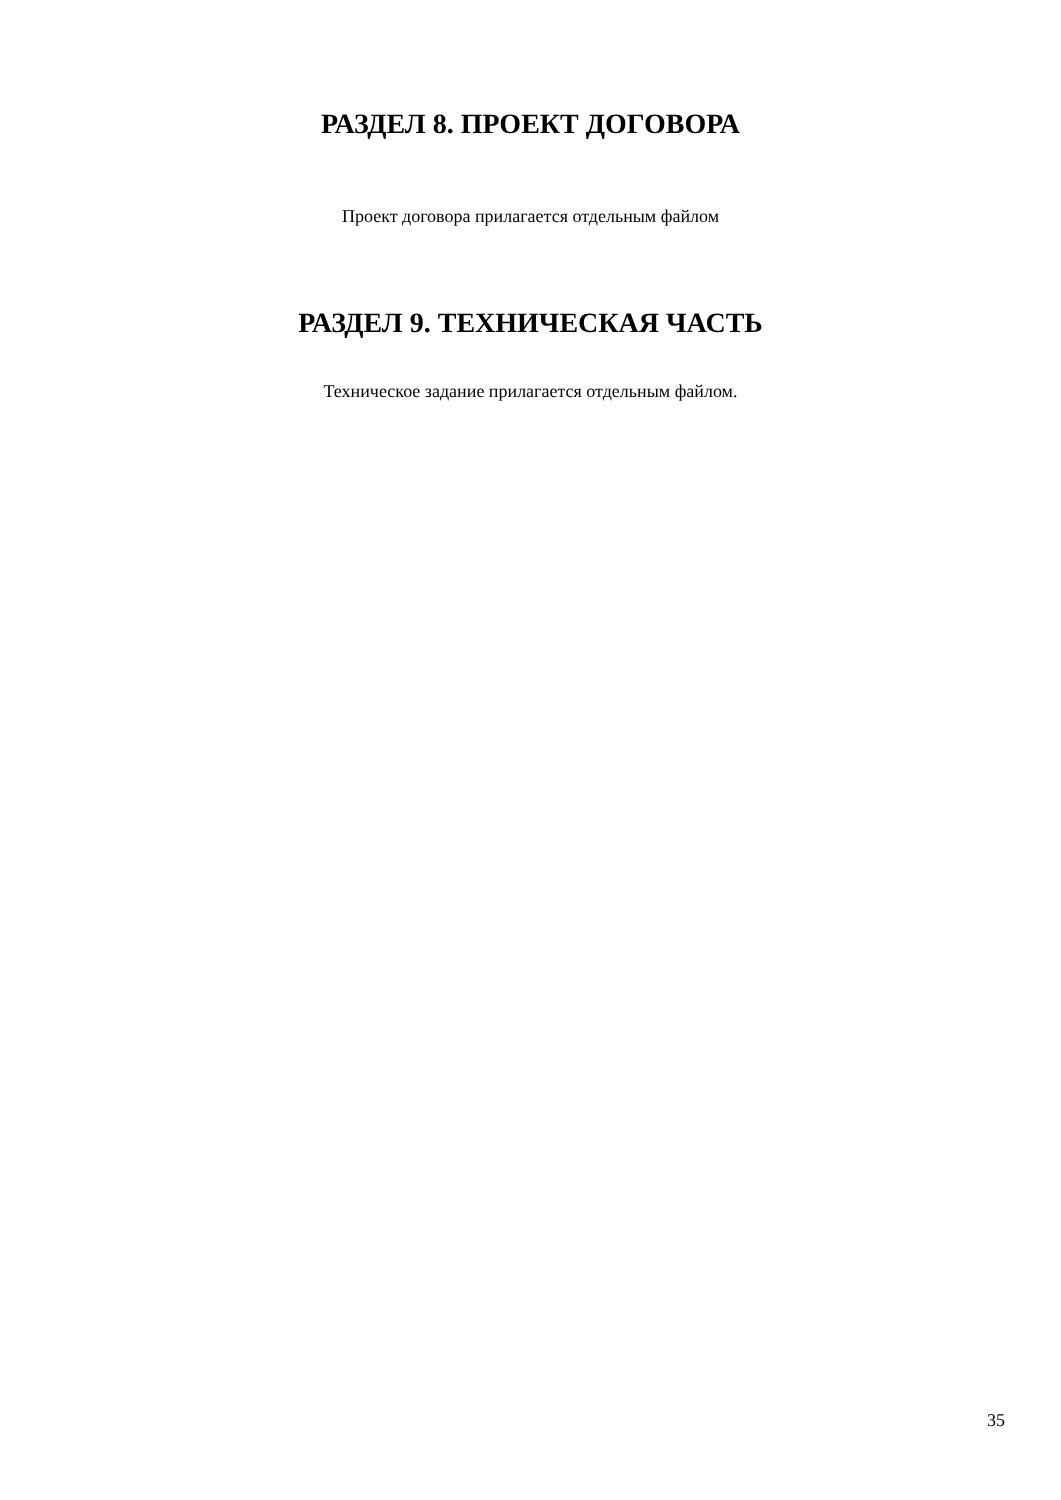РАЗДЕЛ 8. ПРОЕКТ ДОГОВОРА
Проект договора прилагается отдельным файлом
РАЗДЕЛ 9. ТЕХНИЧЕСКАЯ ЧАСТЬ
Техническое задание прилагается отдельным файлом.
35